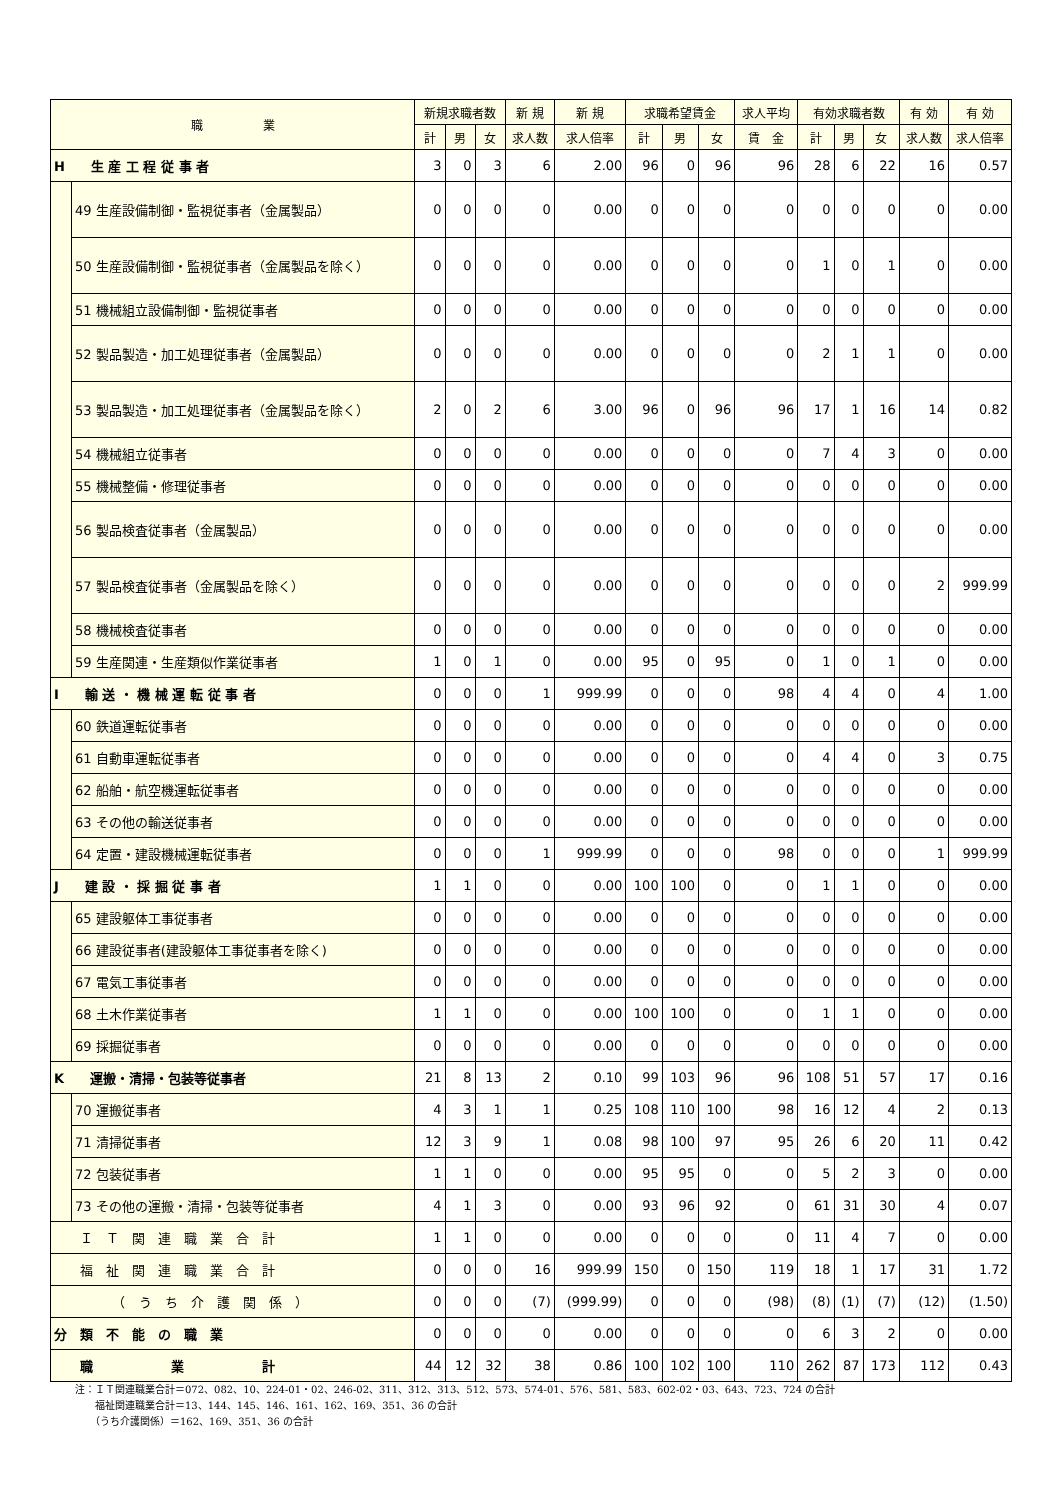| 職 業 | | 新規求職者数 | | | 新 規 | 新 規 | 求職希望賃金 | | | 求人平均 | 有効求職者数 | | | 有 効 | 有 効 |
| --- | --- | --- | --- | --- | --- | --- | --- | --- | --- | --- | --- | --- | --- | --- | --- |
| | | 計 | 男 | 女 | 求人数 | 求人倍率 | 計 | 男 | 女 | 賃 金 | 計 | 男 | 女 | 求人数 | 求人倍率 |
| H 生 産 工 程 従 事 者 | | 3 | 0 | 3 | 6 | 2.00 | 96 | 0 | 96 | 96 | 28 | 6 | 22 | 16 | 0.57 |
| | 49 生産設備制御・監視従事者（金属製品） | 0 | 0 | 0 | 0 | 0.00 | 0 | 0 | 0 | 0 | 0 | 0 | 0 | 0 | 0.00 |
| | 50 生産設備制御・監視従事者（金属製品を除く） | 0 | 0 | 0 | 0 | 0.00 | 0 | 0 | 0 | 0 | 1 | 0 | 1 | 0 | 0.00 |
| | 51 機械組立設備制御・監視従事者 | 0 | 0 | 0 | 0 | 0.00 | 0 | 0 | 0 | 0 | 0 | 0 | 0 | 0 | 0.00 |
| | 52 製品製造・加工処理従事者（金属製品） | 0 | 0 | 0 | 0 | 0.00 | 0 | 0 | 0 | 0 | 2 | 1 | 1 | 0 | 0.00 |
| | 53 製品製造・加工処理従事者（金属製品を除く） | 2 | 0 | 2 | 6 | 3.00 | 96 | 0 | 96 | 96 | 17 | 1 | 16 | 14 | 0.82 |
| | 54 機械組立従事者 | 0 | 0 | 0 | 0 | 0.00 | 0 | 0 | 0 | 0 | 7 | 4 | 3 | 0 | 0.00 |
| | 55 機械整備・修理従事者 | 0 | 0 | 0 | 0 | 0.00 | 0 | 0 | 0 | 0 | 0 | 0 | 0 | 0 | 0.00 |
| | 56 製品検査従事者（金属製品） | 0 | 0 | 0 | 0 | 0.00 | 0 | 0 | 0 | 0 | 0 | 0 | 0 | 0 | 0.00 |
| | 57 製品検査従事者（金属製品を除く） | 0 | 0 | 0 | 0 | 0.00 | 0 | 0 | 0 | 0 | 0 | 0 | 0 | 2 | 999.99 |
| | 58 機械検査従事者 | 0 | 0 | 0 | 0 | 0.00 | 0 | 0 | 0 | 0 | 0 | 0 | 0 | 0 | 0.00 |
| | 59 生産関連・生産類似作業従事者 | 1 | 0 | 1 | 0 | 0.00 | 95 | 0 | 95 | 0 | 1 | 0 | 1 | 0 | 0.00 |
| I 輸 送 ・ 機 械 運 転 従 事 者 | | 0 | 0 | 0 | 1 | 999.99 | 0 | 0 | 0 | 98 | 4 | 4 | 0 | 4 | 1.00 |
| | 60 鉄道運転従事者 | 0 | 0 | 0 | 0 | 0.00 | 0 | 0 | 0 | 0 | 0 | 0 | 0 | 0 | 0.00 |
| | 61 自動車運転従事者 | 0 | 0 | 0 | 0 | 0.00 | 0 | 0 | 0 | 0 | 4 | 4 | 0 | 3 | 0.75 |
| | 62 船舶・航空機運転従事者 | 0 | 0 | 0 | 0 | 0.00 | 0 | 0 | 0 | 0 | 0 | 0 | 0 | 0 | 0.00 |
| | 63 その他の輸送従事者 | 0 | 0 | 0 | 0 | 0.00 | 0 | 0 | 0 | 0 | 0 | 0 | 0 | 0 | 0.00 |
| | 64 定置・建設機械運転従事者 | 0 | 0 | 0 | 1 | 999.99 | 0 | 0 | 0 | 98 | 0 | 0 | 0 | 1 | 999.99 |
| J 建 設 ・ 採 掘 従 事 者 | | 1 | 1 | 0 | 0 | 0.00 | 100 | 100 | 0 | 0 | 1 | 1 | 0 | 0 | 0.00 |
| | 65 建設躯体工事従事者 | 0 | 0 | 0 | 0 | 0.00 | 0 | 0 | 0 | 0 | 0 | 0 | 0 | 0 | 0.00 |
| | 66 建設従事者(建設躯体工事従事者を除く) | 0 | 0 | 0 | 0 | 0.00 | 0 | 0 | 0 | 0 | 0 | 0 | 0 | 0 | 0.00 |
| | 67 電気工事従事者 | 0 | 0 | 0 | 0 | 0.00 | 0 | 0 | 0 | 0 | 0 | 0 | 0 | 0 | 0.00 |
| | 68 土木作業従事者 | 1 | 1 | 0 | 0 | 0.00 | 100 | 100 | 0 | 0 | 1 | 1 | 0 | 0 | 0.00 |
| | 69 採掘従事者 | 0 | 0 | 0 | 0 | 0.00 | 0 | 0 | 0 | 0 | 0 | 0 | 0 | 0 | 0.00 |
| K 運搬・清掃・包装等従事者 | | 21 | 8 | 13 | 2 | 0.10 | 99 | 103 | 96 | 96 | 108 | 51 | 57 | 17 | 0.16 |
| | 70 運搬従事者 | 4 | 3 | 1 | 1 | 0.25 | 108 | 110 | 100 | 98 | 16 | 12 | 4 | 2 | 0.13 |
| | 71 清掃従事者 | 12 | 3 | 9 | 1 | 0.08 | 98 | 100 | 97 | 95 | 26 | 6 | 20 | 11 | 0.42 |
| | 72 包装従事者 | 1 | 1 | 0 | 0 | 0.00 | 95 | 95 | 0 | 0 | 5 | 2 | 3 | 0 | 0.00 |
| | 73 その他の運搬・清掃・包装等従事者 | 4 | 1 | 3 | 0 | 0.00 | 93 | 96 | 92 | 0 | 61 | 31 | 30 | 4 | 0.07 |
| Ｉ Ｔ 関 連 職 業 合 計 | | 1 | 1 | 0 | 0 | 0.00 | 0 | 0 | 0 | 0 | 11 | 4 | 7 | 0 | 0.00 |
| 福 祉 関 連 職 業 合 計 | | 0 | 0 | 0 | 16 | 999.99 | 150 | 0 | 150 | 119 | 18 | 1 | 17 | 31 | 1.72 |
| （ う ち 介 護 関 係 ） | | 0 | 0 | 0 | (7) | (999.99) | 0 | 0 | 0 | (98) | (8) | (1) | (7) | (12) | (1.50) |
| 分 類 不 能 の 職 業 | | 0 | 0 | 0 | 0 | 0.00 | 0 | 0 | 0 | 0 | 6 | 3 | 2 | 0 | 0.00 |
| 職 業 計 | | 44 | 12 | 32 | 38 | 0.86 | 100 | 102 | 100 | 110 | 262 | 87 | 173 | 112 | 0.43 |
注：ＩＴ関連職業合計＝072、082、10、224-01・02、246-02、311、312、313、512、573、574-01、576、581、583、602-02・03、643、723、724 の合計
　　福祉関連職業合計＝13、144、145、146、161、162、169、351、36 の合計
　　（うち介護関係）＝162、169、351、36 の合計